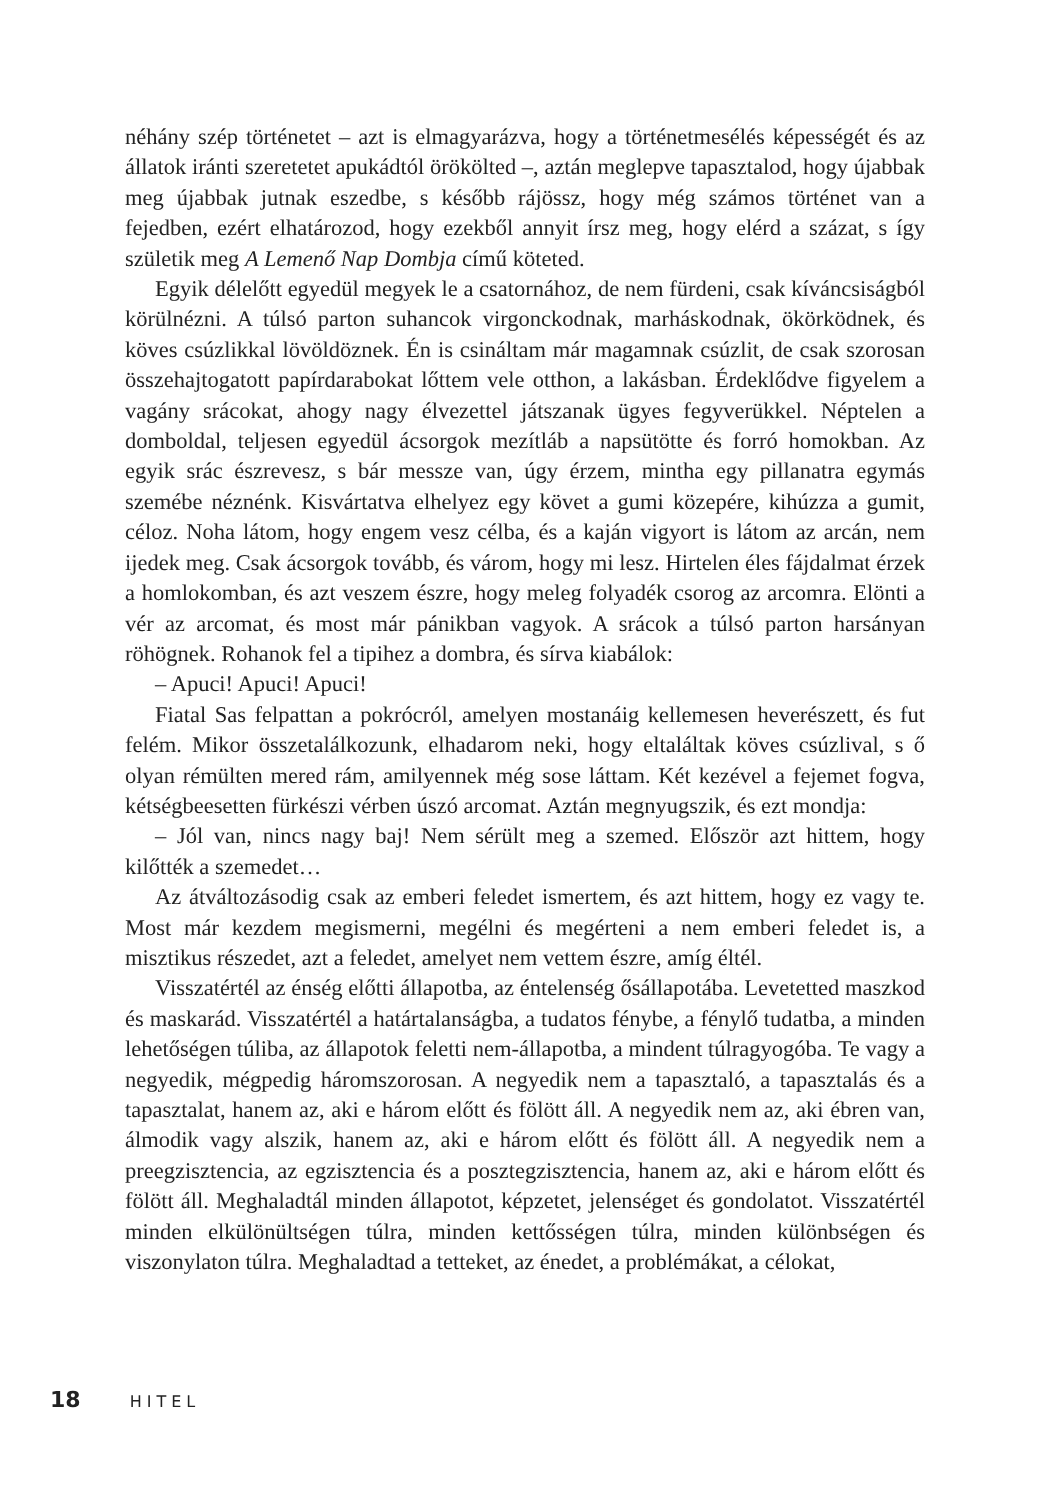néhány szép történetet – azt is elmagyarázva, hogy a történetmesélés képességét és az állatok iránti szeretetet apukádtól örökölted –, aztán meglepve tapasztalod, hogy újabbak meg újabbak jutnak eszedbe, s később rájössz, hogy még számos történet van a fejedben, ezért elhatározod, hogy ezekből annyit írsz meg, hogy elérd a százat, s így születik meg A Lemenő Nap Dombja című köteted.
Egyik délelőtt egyedül megyek le a csatornához, de nem fürdeni, csak kíváncsiságból körülnézni. A túlsó parton suhancok virgonckodnak, marháskodnak, ökörködnek, és köves csúzlikkal lövöldöznek. Én is csináltam már magamnak csúzlit, de csak szorosan összehajtogatott papírdarabokat lőttem vele otthon, a lakásban. Érdeklődve figyelem a vagány srácokat, ahogy nagy élvezettel játszanak ügyes fegyverükkel. Néptelen a domboldal, teljesen egyedül ácsorgok mezítláb a napsütötte és forró homokban. Az egyik srác észrevesz, s bár messze van, úgy érzem, mintha egy pillanatra egymás szemébe néznénk. Kisvártatva elhelyez egy követ a gumi közepére, kihúzza a gumit, céloz. Noha látom, hogy engem vesz célba, és a kaján vigyort is látom az arcán, nem ijedek meg. Csak ácsorgok tovább, és várom, hogy mi lesz. Hirtelen éles fájdalmat érzek a homlokomban, és azt veszem észre, hogy meleg folyadék csorog az arcomra. Elönti a vér az arcomat, és most már pánikban vagyok. A srácok a túlsó parton harsányan röhögnek. Rohanok fel a tipihez a dombra, és sírva kiabálok:
– Apuci! Apuci! Apuci!
Fiatal Sas felpattan a pokrócról, amelyen mostanáig kellemesen heverészett, és fut felém. Mikor összetalálkozunk, elhadarom neki, hogy eltaláltak köves csúzlival, s ő olyan rémülten mered rám, amilyennek még sose láttam. Két kezével a fejemet fogva, kétségbeesetten fürkészi vérben úszó arcomat. Aztán megnyugszik, és ezt mondja:
– Jól van, nincs nagy baj! Nem sérült meg a szemed. Először azt hittem, hogy kilőtték a szemedet…
Az átváltozásodig csak az emberi feledet ismertem, és azt hittem, hogy ez vagy te. Most már kezdem megismerni, megélni és megérteni a nem emberi feledet is, a misztikus részedet, azt a feledet, amelyet nem vettem észre, amíg éltél.
Visszatértél az énség előtti állapotba, az éntelenség ősállapotába. Levetetted maszkod és maskarád. Visszatértél a határtalanságba, a tudatos fénybe, a fénylő tudatba, a minden lehetőségen túliba, az állapotok feletti nem-állapotba, a mindent túlragyogóba. Te vagy a negyedik, mégpedig háromszorosan. A negyedik nem a tapasztaló, a tapasztalás és a tapasztalat, hanem az, aki e három előtt és fölött áll. A negyedik nem az, aki ébren van, álmodik vagy alszik, hanem az, aki e három előtt és fölött áll. A negyedik nem a preegzisztencia, az egzisztencia és a posztegzisztencia, hanem az, aki e három előtt és fölött áll. Meghaladtál minden állapotot, képzetet, jelenséget és gondolatot. Visszatértél minden elkülönültségen túlra, minden kettősségen túlra, minden különbségen és viszonylaton túlra. Meghaladtad a tetteket, az énedet, a problémákat, a célokat,
18 HITEL